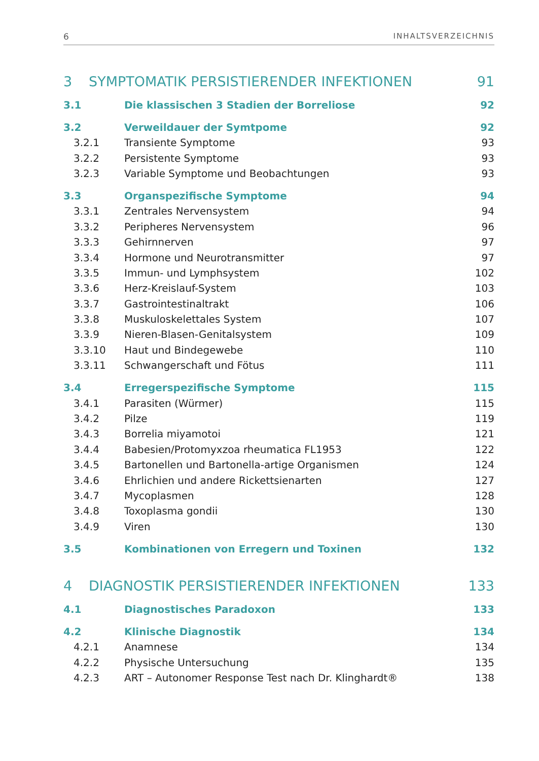6 INHALTSVERZEICHNIS
3 SYMPTOMATIK PERSISTIERENDER INFEKTIONEN 91
3.1 Die klassischen 3 Stadien der Borreliose 92
3.2 Verweildauer der Symtpome 92
3.2.1 Transiente Symptome 93
3.2.2 Persistente Symptome 93
3.2.3 Variable Symptome und Beobachtungen 93
3.3 Organspezifische Symptome 94
3.3.1 Zentrales Nervensystem 94
3.3.2 Peripheres Nervensystem 96
3.3.3 Gehirnnerven 97
3.3.4 Hormone und Neurotransmitter 97
3.3.5 Immun- und Lymphsystem 102
3.3.6 Herz-Kreislauf-System 103
3.3.7 Gastrointestinaltrakt 106
3.3.8 Muskuloskelettales System 107
3.3.9 Nieren-Blasen-Genitalsystem 109
3.3.10 Haut und Bindegewebe 110
3.3.11 Schwangerschaft und Fötus 111
3.4 Erregerspezifische Symptome 115
3.4.1 Parasiten (Würmer) 115
3.4.2 Pilze 119
3.4.3 Borrelia miyamotoi 121
3.4.4 Babesien/Protomyxzoa rheumatica FL1953 122
3.4.5 Bartonellen und Bartonella-artige Organismen 124
3.4.6 Ehrlichien und andere Rickettsienarten 127
3.4.7 Mycoplasmen 128
3.4.8 Toxoplasma gondii 130
3.4.9 Viren 130
3.5 Kombinationen von Erregern und Toxinen 132
4 DIAGNOSTIK PERSISTIERENDER INFEKTIONEN 133
4.1 Diagnostisches Paradoxon 133
4.2 Klinische Diagnostik 134
4.2.1 Anamnese 134
4.2.2 Physische Untersuchung 135
4.2.3 ART – Autonomer Response Test nach Dr. Klinghardt® 138